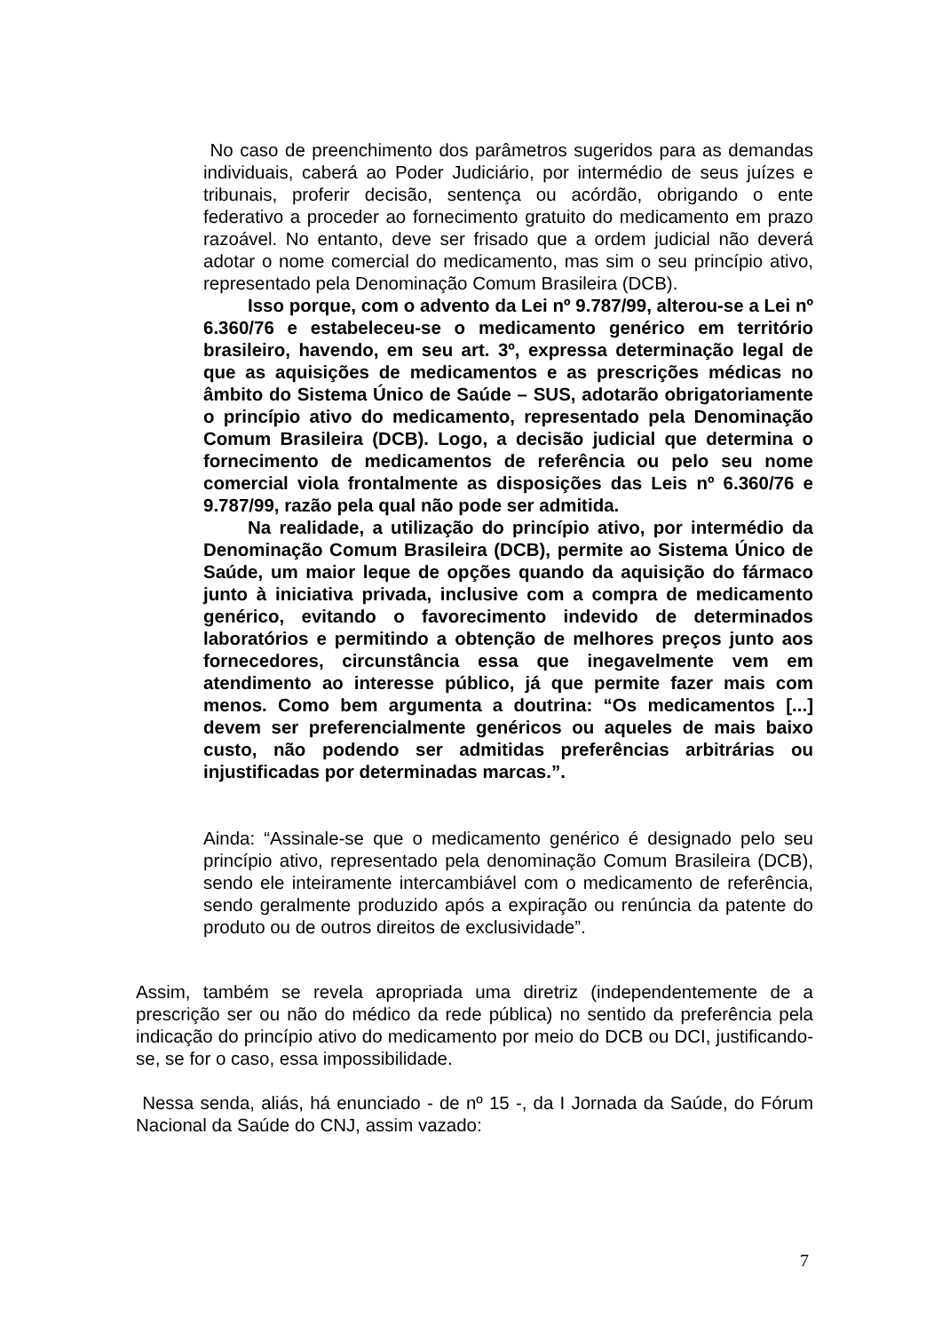No caso de preenchimento dos parâmetros sugeridos para as demandas individuais, caberá ao Poder Judiciário, por intermédio de seus juízes e tribunais, proferir decisão, sentença ou acórdão, obrigando o ente federativo a proceder ao fornecimento gratuito do medicamento em prazo razoável. No entanto, deve ser frisado que a ordem judicial não deverá adotar o nome comercial do medicamento, mas sim o seu princípio ativo, representado pela Denominação Comum Brasileira (DCB).
Isso porque, com o advento da Lei nº 9.787/99, alterou-se a Lei nº 6.360/76 e estabeleceu-se o medicamento genérico em território brasileiro, havendo, em seu art. 3º, expressa determinação legal de que as aquisições de medicamentos e as prescrições médicas no âmbito do Sistema Único de Saúde – SUS, adotarão obrigatoriamente o princípio ativo do medicamento, representado pela Denominação Comum Brasileira (DCB). Logo, a decisão judicial que determina o fornecimento de medicamentos de referência ou pelo seu nome comercial viola frontalmente as disposições das Leis nº 6.360/76 e 9.787/99, razão pela qual não pode ser admitida.
Na realidade, a utilização do princípio ativo, por intermédio da Denominação Comum Brasileira (DCB), permite ao Sistema Único de Saúde, um maior leque de opções quando da aquisição do fármaco junto à iniciativa privada, inclusive com a compra de medicamento genérico, evitando o favorecimento indevido de determinados laboratórios e permitindo a obtenção de melhores preços junto aos fornecedores, circunstância essa que inegavelmente vem em atendimento ao interesse público, já que permite fazer mais com menos. Como bem argumenta a doutrina: “Os medicamentos [...] devem ser preferencialmente genéricos ou aqueles de mais baixo custo, não podendo ser admitidas preferências arbitrárias ou injustificadas por determinadas marcas.”.
Ainda: “Assinale-se que o medicamento genérico é designado pelo seu princípio ativo, representado pela denominação Comum Brasileira (DCB), sendo ele inteiramente intercambiável com o medicamento de referência, sendo geralmente produzido após a expiração ou renúncia da patente do produto ou de outros direitos de exclusividade”.
Assim, também se revela apropriada uma diretriz (independentemente de a prescrição ser ou não do médico da rede pública) no sentido da preferência pela indicação do princípio ativo do medicamento por meio do DCB ou DCI, justificando-se, se for o caso, essa impossibilidade.
Nessa senda, aliás, há enunciado - de nº 15 -, da I Jornada da Saúde, do Fórum Nacional da Saúde do CNJ, assim vazado:
7